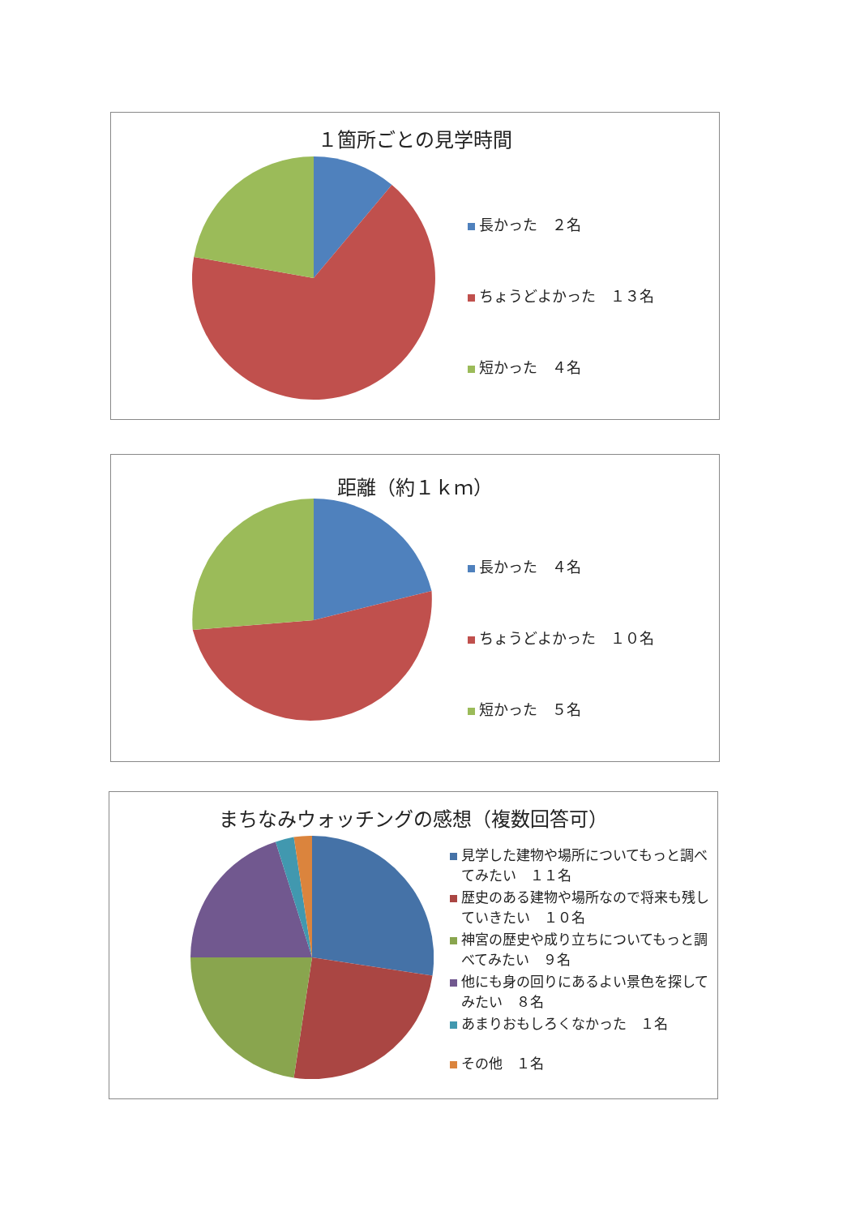１箇所ごとの見学時間
長かった　２名
ちょうどよかった　１３名
短かった　４名
距離（約１ｋｍ）
長かった　４名
ちょうどよかった　１０名
短かった　５名
まちなみウォッチングの感想（複数回答可）
見学した建物や場所についてもっと調べてみたい　１１名
歴史のある建物や場所なので将来も残していきたい　１０名
神宮の歴史や成り立ちについてもっと調べてみたい　９名
他にも身の回りにあるよい景色を探してみたい　８名
あまりおもしろくなかった　１名
その他　１名